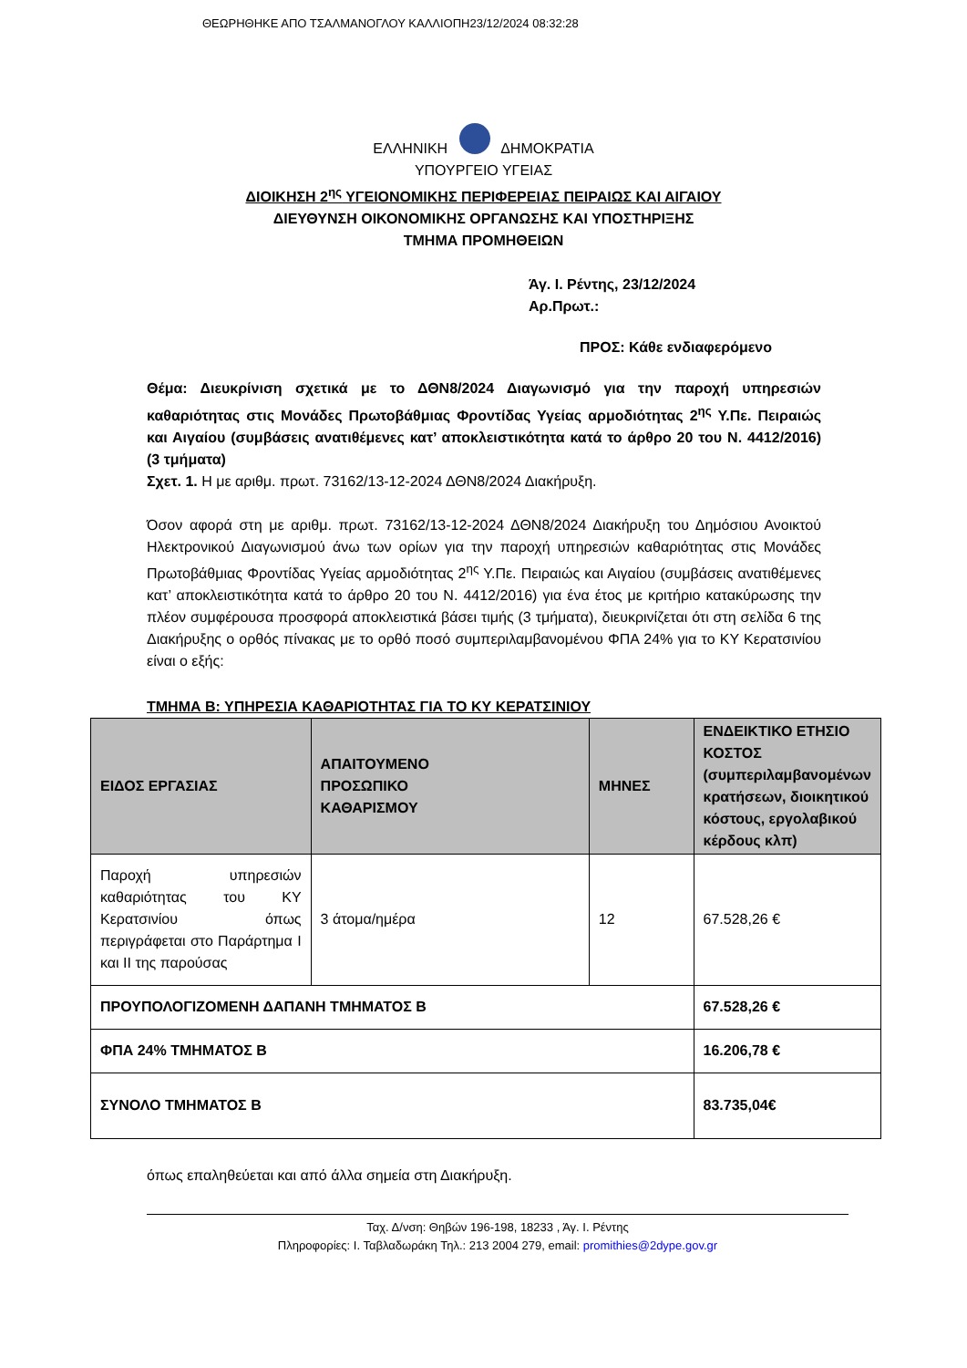ΘΕΩΡΗΘΗΚΕ ΑΠΟ ΤΣΑΛΜΑΝΟΓΛΟΥ ΚΑΛΛΙΟΠΗ23/12/2024 08:32:28
ΕΛΛΗΝΙΚΗ ΔΗΜΟΚΡΑΤΙΑ
ΥΠΟΥΡΓΕΙΟ ΥΓΕΙΑΣ
ΔΙΟΙΚΗΣΗ 2<sup>ης</sup> ΥΓΕΙΟΝΟΜΙΚΗΣ ΠΕΡΙΦΕΡΕΙΑΣ ΠΕΙΡΑΙΩΣ ΚΑΙ ΑΙΓΑΙΟΥ
ΔΙΕΥΘΥΝΣΗ ΟΙΚΟΝΟΜΙΚΗΣ ΟΡΓΑΝΩΣΗΣ ΚΑΙ ΥΠΟΣΤΗΡΙΞΗΣ
ΤΜΗΜΑ ΠΡΟΜΗΘΕΙΩΝ
Άγ. Ι. Ρέντης, 23/12/2024
Αρ.Πρωτ.:
ΠΡΟΣ: Κάθε ενδιαφερόμενο
Θέμα: Διευκρίνιση σχετικά με το ΔΘΝ8/2024 Διαγωνισμό για την παροχή υπηρεσιών καθαριότητας στις Μονάδες Πρωτοβάθμιας Φροντίδας Υγείας αρμοδιότητας 2<sup>ης</sup> Υ.Πε. Πειραιώς και Αιγαίου (συμβάσεις ανατιθέμενες κατ’ αποκλειστικότητα κατά το άρθρο 20 του Ν. 4412/2016) (3 τμήματα)
Σχετ. 1. Η με αριθμ. πρωτ. 73162/13-12-2024 ΔΘΝ8/2024 Διακήρυξη.
Όσον αφορά στη με αριθμ. πρωτ. 73162/13-12-2024 ΔΘΝ8/2024 Διακήρυξη του Δημόσιου Ανοικτού Ηλεκτρονικού Διαγωνισμού άνω των ορίων για την παροχή υπηρεσιών καθαριότητας στις Μονάδες Πρωτοβάθμιας Φροντίδας Υγείας αρμοδιότητας 2<sup>ης</sup> Υ.Πε. Πειραιώς και Αιγαίου (συμβάσεις ανατιθέμενες κατ’ αποκλειστικότητα κατά το άρθρο 20 του Ν. 4412/2016) για ένα έτος με κριτήριο κατακύρωσης την πλέον συμφέρουσα προσφορά αποκλειστικά βάσει τιμής (3 τμήματα), διευκρινίζεται ότι στη σελίδα 6 της Διακήρυξης ο ορθός πίνακας με το ορθό ποσό συμπεριλαμβανομένου ΦΠΑ 24% για το ΚΥ Κερατσινίου είναι ο εξής:
ΤΜΗΜΑ Β: ΥΠΗΡΕΣΙΑ ΚΑΘΑΡΙΟΤΗΤΑΣ ΓΙΑ ΤΟ ΚΥ ΚΕΡΑΤΣΙΝΙΟΥ
| ΕΙΔΟΣ ΕΡΓΑΣΙΑΣ | ΑΠΑΙΤΟΥΜΕΝΟ ΠΡΟΣΩΠΙΚΟ ΚΑΘΑΡΙΣΜΟΥ | ΜΗΝΕΣ | ΕΝΔΕΙΚΤΙΚΟ ΕΤΗΣΙΟ ΚΟΣΤΟΣ (συμπεριλαμβανομένων κρατήσεων, διοικητικού κόστους, εργολαβικού κέρδους κλπ) |
| --- | --- | --- | --- |
| Παροχή υπηρεσιών καθαριότητας του ΚΥ Κερατσινίου όπως περιγράφεται στο Παράρτημα Ι και ΙΙ της παρούσας | 3 άτομα/ημέρα | 12 | 67.528,26 € |
| ΠΡΟΥΠΟΛΟΓΙΖΟΜΕΝΗ ΔΑΠΑΝΗ ΤΜΗΜΑΤΟΣ Β | | | 67.528,26 € |
| ΦΠΑ 24% ΤΜΗΜΑΤΟΣ Β | | | 16.206,78 € |
| ΣΥΝΟΛΟ ΤΜΗΜΑΤΟΣ Β | | | 83.735,04€ |
όπως επαληθεύεται και από άλλα σημεία στη Διακήρυξη.
Ταχ. Δ/νση: Θηβών 196-198, 18233 , Άγ. Ι. Ρέντης
Πληροφορίες: Ι. Ταβλαδωράκη Τηλ.: 213 2004 279, email: promithies@2dype.gov.gr